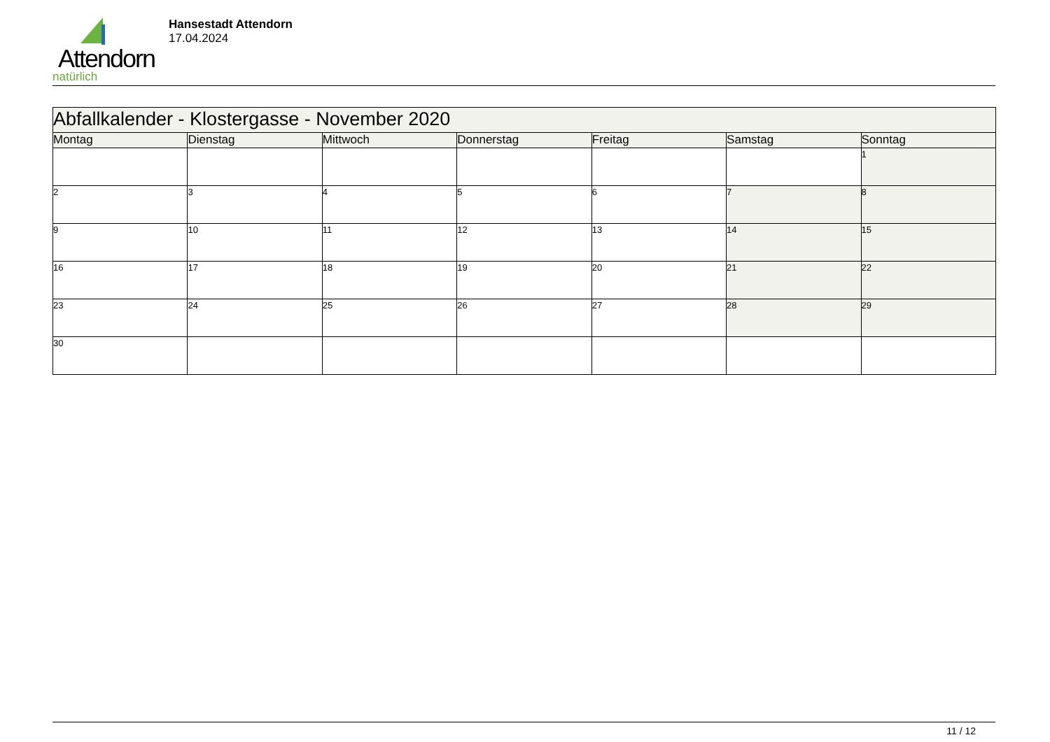Attendorn
natürlich
Hansestadt Attendorn
17.04.2024
| Abfallkalender - Klostergasse - November 2020 | | | | | | |
| Montag | Dienstag | Mittwoch | Donnerstag | Freitag | Samstag | Sonntag |
| | | | | | | 1 |
| 2 | 3 | 4 | 5 | 6 | 7 | 8 |
| 9 | 10 | 11 | 12 | 13 | 14 | 15 |
| 16 | 17 | 18 | 19 | 20 | 21 | 22 |
| 23 | 24 | 25 | 26 | 27 | 28 | 29 |
| 30 | | | | | | |
11 / 12